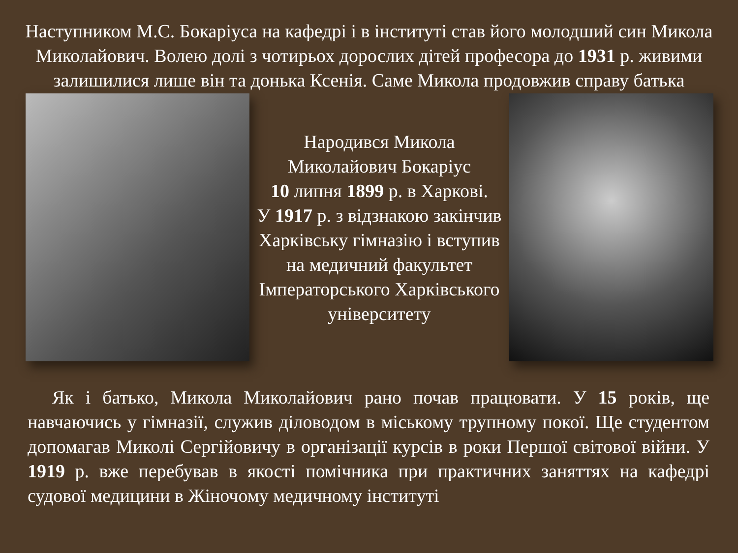Наступником М.С. Бокаріуса на кафедрі і в інституті став його молодший син Микола Миколайович. Волею долі з чотирьох дорослих дітей професора до 1931 р. живими залишилися лише він та донька Ксенія. Саме Микола продовжив справу батька
Народився Микола Миколайович Бокаріус
10 липня 1899 р. в Харкові.
У 1917 р. з відзнакою закінчив Харківську гімназію і вступив на медичний факультет Імператорського Харківського університету
Як і батько, Микола Миколайович рано почав працювати. У 15 років, ще навчаючись у гімназії, служив діловодом в міському трупному покої. Ще студентом допомагав Миколі Сергійовичу в організації курсів в роки Першої світової війни. У 1919 р. вже перебував в якості помічника при практичних заняттях на кафедрі судової медицини в Жіночому медичному інституті